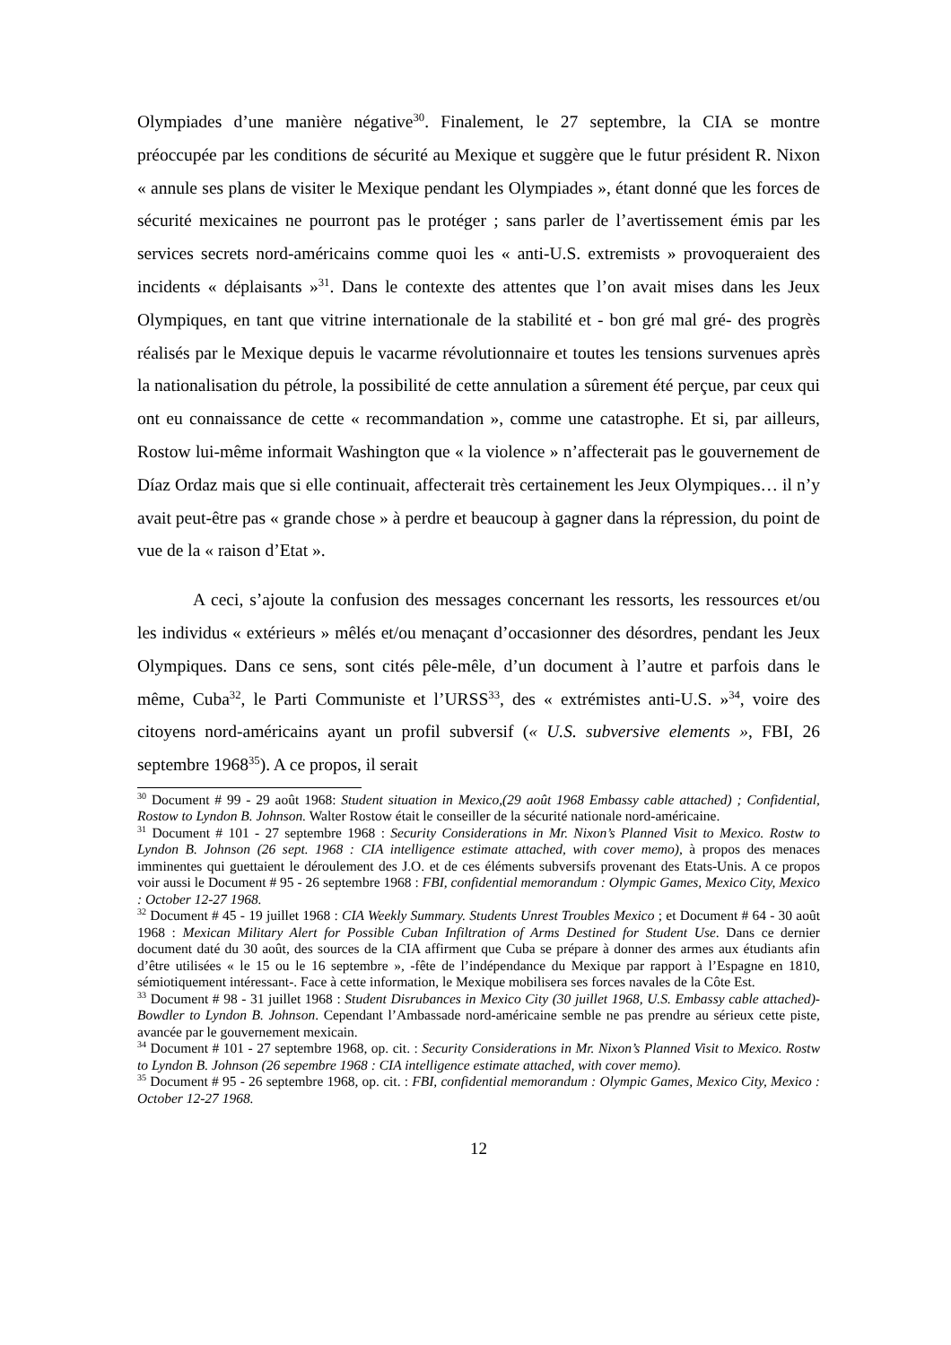Olympiades d’une manière négative<sup>30</sup>. Finalement, le 27 septembre, la CIA se montre préoccupée par les conditions de sécurité au Mexique et suggère que le futur président R. Nixon « annule ses plans de visiter le Mexique pendant les Olympiades », étant donné que les forces de sécurité mexicaines ne pourront pas le protéger ; sans parler de l’avertissement émis par les services secrets nord-américains comme quoi les « anti-U.S. extremists » provoqueraient des incidents « déplaisants »<sup>31</sup>. Dans le contexte des attentes que l’on avait mises dans les Jeux Olympiques, en tant que vitrine internationale de la stabilité et - bon gré mal gré- des progrès réalisés par le Mexique depuis le vacarme révolutionnaire et toutes les tensions survenues après la nationalisation du pétrole, la possibilité de cette annulation a sûrement été perçue, par ceux qui ont eu connaissance de cette « recommandation », comme une catastrophe. Et si, par ailleurs, Rostow lui-même informait Washington que « la violence » n’affecterait pas le gouvernement de Díaz Ordaz mais que si elle continuait, affecterait très certainement les Jeux Olympiques… il n’y avait peut-être pas « grande chose » à perdre et beaucoup à gagner dans la répression, du point de vue de la « raison d’Etat ».
A ceci, s’ajoute la confusion des messages concernant les ressorts, les ressources et/ou les individus « extérieurs » mêlés et/ou menaçant d’occasionner des désordres, pendant les Jeux Olympiques. Dans ce sens, sont cités pêle-mêle, d’un document à l’autre et parfois dans le même, Cuba<sup>32</sup>, le Parti Communiste et l’URSS<sup>33</sup>, des « extrémistes anti-U.S. »<sup>34</sup>, voire des citoyens nord-américains ayant un profil subversif (« U.S. subversive elements », FBI, 26 septembre 1968<sup>35</sup>). A ce propos, il serait
<sup>30</sup> Document # 99 - 29 août 1968: Student situation in Mexico,(29 août 1968 Embassy cable attached) ; Confidential, Rostow to Lyndon B. Johnson. Walter Rostow était le conseiller de la sécurité nationale nord-américaine.
<sup>31</sup> Document # 101 - 27 septembre 1968 : Security Considerations in Mr. Nixon’s Planned Visit to Mexico. Rostw to Lyndon B. Johnson (26 sept. 1968 : CIA intelligence estimate attached, with cover memo), à propos des menaces imminentes qui guettaient le déroulement des J.O. et de ces éléments subversifs provenant des Etats-Unis. A ce propos voir aussi le Document # 95 - 26 septembre 1968 : FBI, confidential memorandum : Olympic Games, Mexico City, Mexico : October 12-27 1968.
<sup>32</sup> Document # 45 - 19 juillet 1968 : CIA Weekly Summary. Students Unrest Troubles Mexico ; et Document # 64 - 30 août 1968 : Mexican Military Alert for Possible Cuban Infiltration of Arms Destined for Student Use. Dans ce dernier document daté du 30 août, des sources de la CIA affirment que Cuba se prépare à donner des armes aux étudiants afin d’être utilisées « le 15 ou le 16 septembre », -fête de l’indépendance du Mexique par rapport à l’Espagne en 1810, sémiotiquement intéressant-. Face à cette information, le Mexique mobilisera ses forces navales de la Côte Est.
<sup>33</sup> Document # 98 - 31 juillet 1968 : Student Disrubances in Mexico City (30 juillet 1968, U.S. Embassy cable attached)- Bowdler to Lyndon B. Johnson. Cependant l’Ambassade nord-américaine semble ne pas prendre au sérieux cette piste, avancée par le gouvernement mexicain.
<sup>34</sup> Document # 101 - 27 septembre 1968, op. cit. : Security Considerations in Mr. Nixon’s Planned Visit to Mexico. Rostw to Lyndon B. Johnson (26 sepembre 1968 : CIA intelligence estimate attached, with cover memo).
<sup>35</sup> Document # 95 - 26 septembre 1968, op. cit. : FBI, confidential memorandum : Olympic Games, Mexico City, Mexico : October 12-27 1968.
12